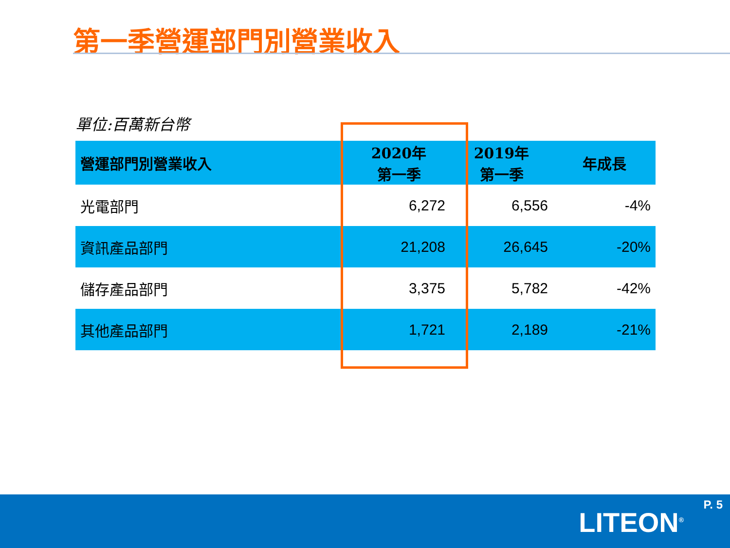第一季營運部門別營業收入
單位:百萬新台幣
| 營運部門別營業收入 | 2020年 第一季 | 2019年 第一季 | 年成長 |
| --- | --- | --- | --- |
| 光電部門 | 6,272 | 6,556 | -4% |
| 資訊產品部門 | 21,208 | 26,645 | -20% |
| 儲存產品部門 | 3,375 | 5,782 | -42% |
| 其他產品部門 | 1,721 | 2,189 | -21% |
P. 5
LITEON<sup>®</sup>